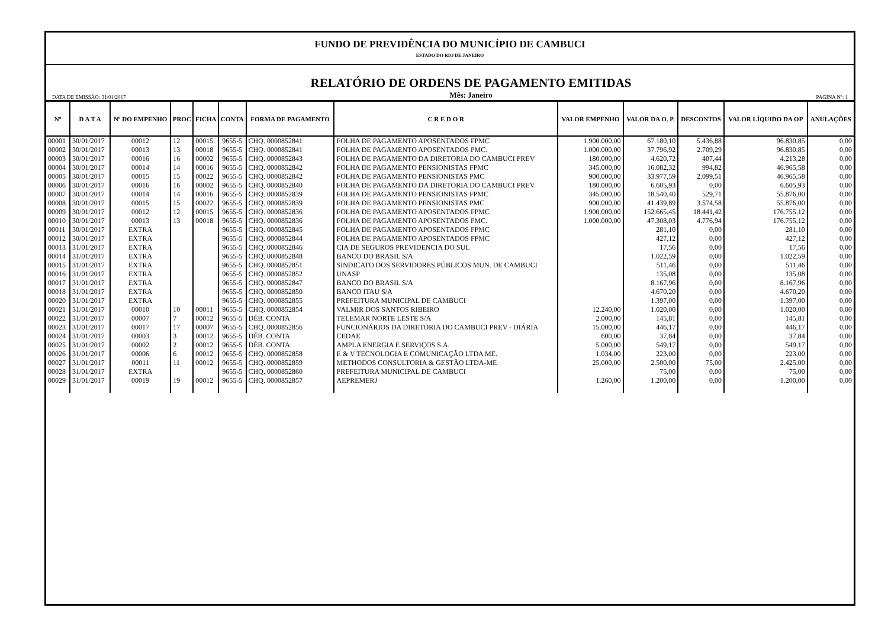FUNDO DE PREVIDÊNCIA DO MUNICÍPIO DE CAMBUCI
ESTADO DO RIO DE JANEIRO
DATA DE EMISSÃO: 31/01/2017 RELATÓRIO DE ORDENS DE PAGAMENTO EMITIDAS
Mês: Janeiro PAGINA Nº: 1
| Nº | D A T A | Nº DO EMPENHO | PROC | FICHA | CONTA | FORMA DE PAGAMENTO | C R E D O R | VALOR EMPENHO | VALOR DA O. P. | DESCONTOS | VALOR LÍQUIDO DA OP | ANULAÇÕES |
| --- | --- | --- | --- | --- | --- | --- | --- | --- | --- | --- | --- | --- |
| 00001 | 30/01/2017 | 00012 | 12 | 00015 | 9655-5 | CHQ. 0000852841 | FOLHA DE PAGAMENTO APOSENTADOS FPMC | 1.900.000,00 | 67.180,10 | 5.436,88 | 96.830,85 | 0,00 |
| 00002 | 30/01/2017 | 00013 | 13 | 00018 | 9655-5 | CHQ. 0000852841 | FOLHA DE PAGAMENTO APOSENTADOS PMC. | 1.000.000,00 | 37.796,92 | 2.709,29 | 96.830,85 | 0,00 |
| 00003 | 30/01/2017 | 00016 | 16 | 00002 | 9655-5 | CHQ. 0000852843 | FOLHA DE PAGAMENTO DA DIRETORIA DO CAMBUCI PREV | 180.000,00 | 4.620,72 | 407,44 | 4.213,28 | 0,00 |
| 00004 | 30/01/2017 | 00014 | 14 | 00016 | 9655-5 | CHQ. 0000852842 | FOLHA DE PAGAMENTO PENSIONISTAS FPMC | 345.000,00 | 16.082,32 | 994,82 | 46.965,58 | 0,00 |
| 00005 | 30/01/2017 | 00015 | 15 | 00022 | 9655-5 | CHQ. 0000852842 | FOLHA DE PAGAMENTO PENSIONISTAS PMC | 900.000,00 | 33.977,59 | 2.099,51 | 46.965,58 | 0,00 |
| 00006 | 30/01/2017 | 00016 | 16 | 00002 | 9655-5 | CHQ. 0000852840 | FOLHA DE PAGAMENTO DA DIRETORIA DO CAMBUCI PREV | 180.000,00 | 6.605,93 | 0,00 | 6.605,93 | 0,00 |
| 00007 | 30/01/2017 | 00014 | 14 | 00016 | 9655-5 | CHQ. 0000852839 | FOLHA DE PAGAMENTO PENSIONISTAS FPMC | 345.000,00 | 18.540,40 | 529,71 | 55.876,00 | 0,00 |
| 00008 | 30/01/2017 | 00015 | 15 | 00022 | 9655-5 | CHQ. 0000852839 | FOLHA DE PAGAMENTO PENSIONISTAS PMC | 900.000,00 | 41.439,89 | 3.574,58 | 55.876,00 | 0,00 |
| 00009 | 30/01/2017 | 00012 | 12 | 00015 | 9655-5 | CHQ. 0000852836 | FOLHA DE PAGAMENTO APOSENTADOS FPMC | 1.900.000,00 | 152.665,45 | 18.441,42 | 176.755,12 | 0,00 |
| 00010 | 30/01/2017 | 00013 | 13 | 00018 | 9655-5 | CHQ. 0000852836 | FOLHA DE PAGAMENTO APOSENTADOS PMC. | 1.000.000,00 | 47.308,03 | 4.776,94 | 176.755,12 | 0,00 |
| 00011 | 30/01/2017 | EXTRA | | | 9655-5 | CHQ. 0000852845 | FOLHA DE PAGAMENTO APOSENTADOS FPMC | | 281,10 | 0,00 | 281,10 | 0,00 |
| 00012 | 30/01/2017 | EXTRA | | | 9655-5 | CHQ. 0000852844 | FOLHA DE PAGAMENTO APOSENTADOS FPMC | | 427,12 | 0,00 | 427,12 | 0,00 |
| 00013 | 31/01/2017 | EXTRA | | | 9655-5 | CHQ. 0000852846 | CIA DE SEGUROS PREVIDENCIA DO SUL | | 17,56 | 0,00 | 17,56 | 0,00 |
| 00014 | 31/01/2017 | EXTRA | | | 9655-5 | CHQ. 0000852848 | BANCO DO BRASIL S/A | | 1.022,59 | 0,00 | 1.022,59 | 0,00 |
| 00015 | 31/01/2017 | EXTRA | | | 9655-5 | CHQ. 0000852851 | SINDICATO DOS SERVIDORES PÚBLICOS MUN. DE CAMBUCI | | 511,46 | 0,00 | 511,46 | 0,00 |
| 00016 | 31/01/2017 | EXTRA | | | 9655-5 | CHQ. 0000852852 | UNASP | | 135,08 | 0,00 | 135,08 | 0,00 |
| 00017 | 31/01/2017 | EXTRA | | | 9655-5 | CHQ. 0000852847 | BANCO DO BRASIL S/A | | 8.167,96 | 0,00 | 8.167,96 | 0,00 |
| 00018 | 31/01/2017 | EXTRA | | | 9655-5 | CHQ. 0000852850 | BANCO ITAU S/A | | 4.670,20 | 0,00 | 4.670,20 | 0,00 |
| 00020 | 31/01/2017 | EXTRA | | | 9655-5 | CHQ. 0000852855 | PREFEITURA MUNICIPAL DE CAMBUCI | | 1.397,00 | 0,00 | 1.397,00 | 0,00 |
| 00021 | 31/01/2017 | 00010 | 10 | 00011 | 9655-5 | CHQ. 0000852854 | VALMIR DOS SANTOS RIBEIRO | 12.240,00 | 1.020,00 | 0,00 | 1.020,00 | 0,00 |
| 00022 | 31/01/2017 | 00007 | 7 | 00012 | 9655-5 | DÉB. CONTA | TELEMAR NORTE LESTE S/A | 2.000,00 | 145,81 | 0,00 | 145,81 | 0,00 |
| 00023 | 31/01/2017 | 00017 | 17 | 00007 | 9655-5 | CHQ. 0000852856 | FUNCIONÁRIOS DA DIRETORIA DO CAMBUCI PREV - DIÁRIA | 15.000,00 | 446,17 | 0,00 | 446,17 | 0,00 |
| 00024 | 31/01/2017 | 00003 | 3 | 00012 | 9655-5 | DÉB. CONTA | CEDAE | 600,00 | 37,84 | 0,00 | 37,84 | 0,00 |
| 00025 | 31/01/2017 | 00002 | 2 | 00012 | 9655-5 | DÉB. CONTA | AMPLA ENERGIA E SERVIÇOS S.A. | 5.000,00 | 549,17 | 0,00 | 549,17 | 0,00 |
| 00026 | 31/01/2017 | 00006 | 6 | 00012 | 9655-5 | CHQ. 0000852858 | E & V TECNOLOGIA E COMUNICAÇÃO LTDA ME. | 1.034,00 | 223,00 | 0,00 | 223,00 | 0,00 |
| 00027 | 31/01/2017 | 00011 | 11 | 00012 | 9655-5 | CHQ. 0000852859 | METHODOS CONSULTORIA & GESTÃO LTDA-ME | 25.000,00 | 2.500,00 | 75,00 | 2.425,00 | 0,00 |
| 00028 | 31/01/2017 | EXTRA | | | 9655-5 | CHQ. 0000852860 | PREFEITURA MUNICIPAL DE CAMBUCI | | 75,00 | 0,00 | 75,00 | 0,00 |
| 00029 | 31/01/2017 | 00019 | 19 | 00012 | 9655-5 | CHQ. 0000852857 | AEPREMERJ | 1.260,00 | 1.200,00 | 0,00 | 1.200,00 | 0,00 |